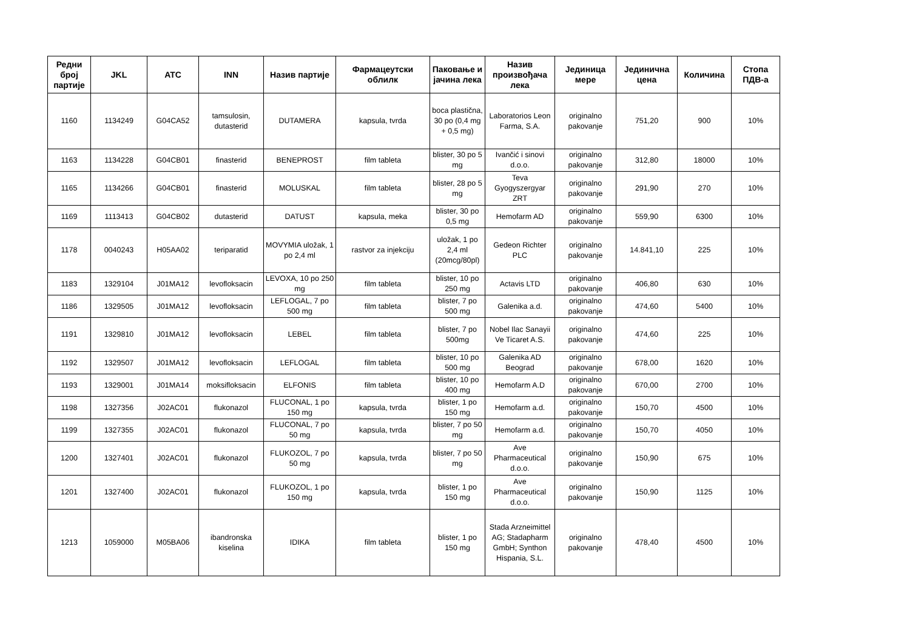| Редни број партије | JKL | ATC | INN | Назив партије | Фармацеутски облилк | Паковање и јачина лека | Назив произвођача лека | Јединица мере | Јединична цена | Количина | Стопа ПДВ-а |
| --- | --- | --- | --- | --- | --- | --- | --- | --- | --- | --- | --- |
| 1160 | 1134249 | G04CA52 | tamsulosin, dutasterid | DUTAMERA | kapsula, tvrda | boca plastična, 30 po (0,4 mg + 0,5 mg) | Laboratorios Leon Farma, S.A. | originalno pakovanje | 751,20 | 900 | 10% |
| 1163 | 1134228 | G04CB01 | finasterid | BENEPROST | film tableta | blister, 30 po 5 mg | Ivančić i sinovi d.o.o. | originalno pakovanje | 312,80 | 18000 | 10% |
| 1165 | 1134266 | G04CB01 | finasterid | MOLUSKAL | film tableta | blister, 28 po 5 mg | Teva Gyogyszergyar ZRT | originalno pakovanje | 291,90 | 270 | 10% |
| 1169 | 1113413 | G04CB02 | dutasterid | DATUST | kapsula, meka | blister, 30 po 0,5 mg | Hemofarm AD | originalno pakovanje | 559,90 | 6300 | 10% |
| 1178 | 0040243 | H05AA02 | teriparatid | MOVYMIA uložak, 1 po 2,4 ml | rastvor za injekciju | uložak, 1 po 2,4 ml (20mcg/80pl) | Gedeon Richter PLC | originalno pakovanje | 14.841,10 | 225 | 10% |
| 1183 | 1329104 | J01MA12 | levofloksacin | LEVOXA, 10 po 250 mg | film tableta | blister, 10 po 250 mg | Actavis LTD | originalno pakovanje | 406,80 | 630 | 10% |
| 1186 | 1329505 | J01MA12 | levofloksacin | LEFLOGAL, 7 po 500 mg | film tableta | blister, 7 po 500 mg | Galenika a.d. | originalno pakovanje | 474,60 | 5400 | 10% |
| 1191 | 1329810 | J01MA12 | levofloksacin | LEBEL | film tableta | blister, 7 po 500mg | Nobel Ilac Sanayii Ve Ticaret A.S. | originalno pakovanje | 474,60 | 225 | 10% |
| 1192 | 1329507 | J01MA12 | levofloksacin | LEFLOGAL | film tableta | blister, 10 po 500 mg | Galenika AD Beograd | originalno pakovanje | 678,00 | 1620 | 10% |
| 1193 | 1329001 | J01MA14 | moksifloksacin | ELFONIS | film tableta | blister, 10 po 400 mg | Hemofarm A.D | originalno pakovanje | 670,00 | 2700 | 10% |
| 1198 | 1327356 | J02AC01 | flukonazol | FLUCONAL, 1 po 150 mg | kapsula, tvrda | blister, 1 po 150 mg | Hemofarm a.d. | originalno pakovanje | 150,70 | 4500 | 10% |
| 1199 | 1327355 | J02AC01 | flukonazol | FLUCONAL, 7 po 50 mg | kapsula, tvrda | blister, 7 po 50 mg | Hemofarm a.d. | originalno pakovanje | 150,70 | 4050 | 10% |
| 1200 | 1327401 | J02AC01 | flukonazol | FLUKOZOL, 7 po 50 mg | kapsula, tvrda | blister, 7 po 50 mg | Ave Pharmaceutical d.o.o. | originalno pakovanje | 150,90 | 675 | 10% |
| 1201 | 1327400 | J02AC01 | flukonazol | FLUKOZOL, 1 po 150 mg | kapsula, tvrda | blister, 1 po 150 mg | Ave Pharmaceutical d.o.o. | originalno pakovanje | 150,90 | 1125 | 10% |
| 1213 | 1059000 | M05BA06 | ibandronska kiselina | IDIKA | film tableta | blister, 1 po 150 mg | Stada Arzneimittel AG; Stadapharm GmbH; Synthon Hispania, S.L. | originalno pakovanje | 478,40 | 4500 | 10% |